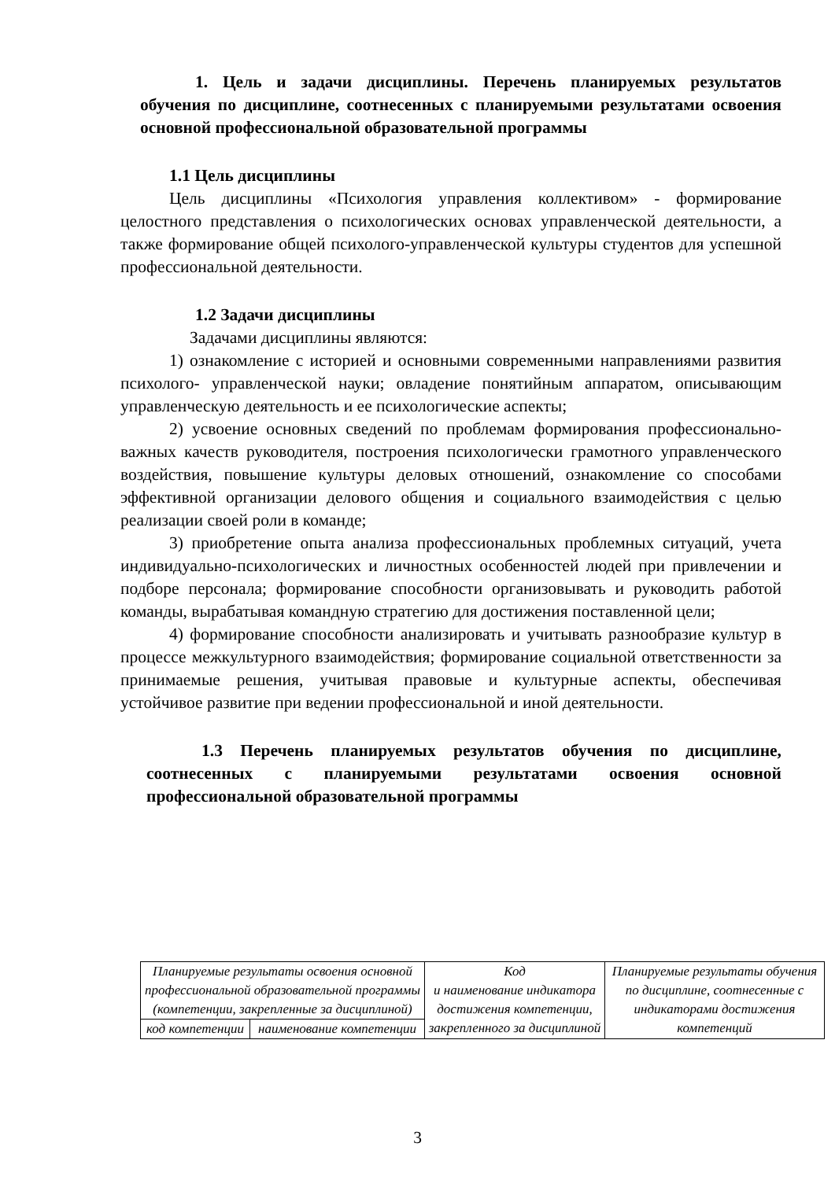1. Цель и задачи дисциплины. Перечень планируемых результатов обучения по дисциплине, соотнесенных с планируемыми результатами освоения основной профессиональной образовательной программы
1.1 Цель дисциплины
Цель дисциплины «Психология управления коллективом» - формирование целостного представления о психологических основах управленческой деятельности, а также формирование общей психолого-управленческой культуры студентов для успешной профессиональной деятельности.
1.2 Задачи дисциплины
Задачами дисциплины являются:
1) ознакомление с историей и основными современными направлениями развития психолого- управленческой науки; овладение понятийным аппаратом, описывающим управленческую деятельность и ее психологические аспекты;
2) усвоение основных сведений по проблемам формирования профессионально- важных качеств руководителя, построения психологически грамотного управленческого воздействия, повышение культуры деловых отношений, ознакомление со способами эффективной организации делового общения и социального взаимодействия с целью реализации своей роли в команде;
3) приобретение опыта анализа профессиональных проблемных ситуаций, учета индивидуально-психологических и личностных особенностей людей при привлечении и подборе персонала; формирование способности организовывать и руководить работой команды, вырабатывая командную стратегию для достижения поставленной цели;
4) формирование способности анализировать и учитывать разнообразие культур в процессе межкультурного взаимодействия; формирование социальной ответственности за принимаемые решения, учитывая правовые и культурные аспекты, обеспечивая устойчивое развитие при ведении профессиональной и иной деятельности.
1.3 Перечень планируемых результатов обучения по дисциплине, соотнесенных с планируемыми результатами освоения основной профессиональной образовательной программы
| Планируемые результаты освоения основной профессиональной образовательной программы (компетенции, закрепленные за дисциплиной) | | Код и наименование индикатора достижения компетенции, закрепленного за дисциплиной | Планируемые результаты обучения по дисциплине, соотнесенные с индикаторами достижения компетенций |
| код компетенции | наименование компетенции | | |
3